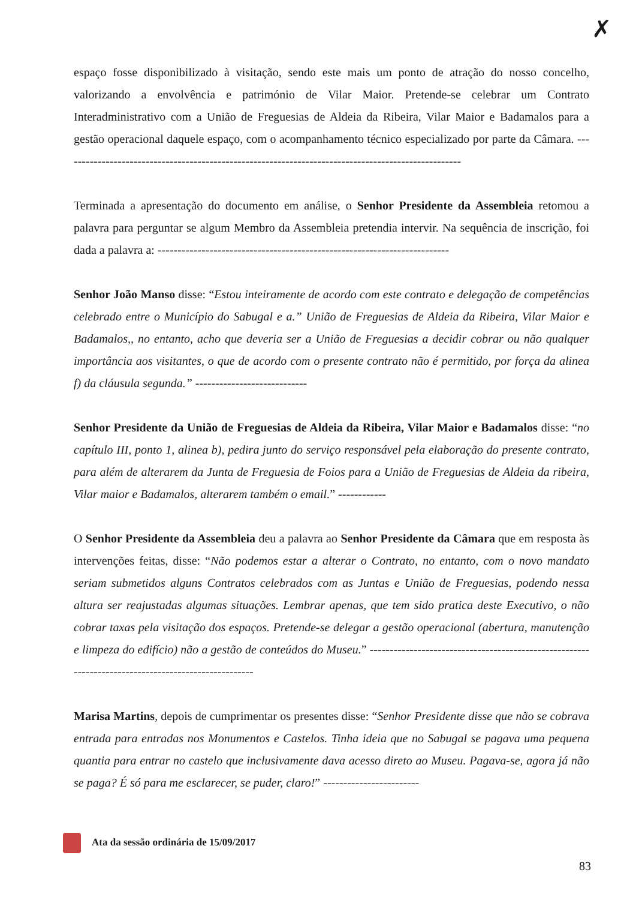✗
espaço fosse disponibilizado à visitação, sendo este mais um ponto de atração do nosso concelho, valorizando a envolvência e património de Vilar Maior. Pretende-se celebrar um Contrato Interadministrativo com a União de Freguesias de Aldeia da Ribeira, Vilar Maior e Badamalos para a gestão operacional daquele espaço, com o acompanhamento técnico especializado por parte da Câmara. ----------------------------------------------------------------------------------------------------
Terminada a apresentação do documento em análise, o Senhor Presidente da Assembleia retomou a palavra para perguntar se algum Membro da Assembleia pretendia intervir. Na sequência de inscrição, foi dada a palavra a: -------------------------------------------------------------------------
Senhor João Manso disse: “Estou inteiramente de acordo com este contrato e delegação de competências celebrado entre o Município do Sabugal e a.” União de Freguesias de Aldeia da Ribeira, Vilar Maior e Badamalos,, no entanto, acho que deveria ser a União de Freguesias a decidir cobrar ou não qualquer importância aos visitantes, o que de acordo com o presente contrato não é permitido, por força da alinea f) da cláusula segunda.” ----------------------------
Senhor Presidente da União de Freguesias de Aldeia da Ribeira, Vilar Maior e Badamalos disse: “no capítulo III, ponto 1, alinea b), pedira junto do serviço responsável pela elaboração do presente contrato, para além de alterarem da Junta de Freguesia de Foios para a União de Freguesias de Aldeia da ribeira, Vilar maior e Badamalos, alterarem também o email.” ------------
O Senhor Presidente da Assembleia deu a palavra ao Senhor Presidente da Câmara que em resposta às intervenções feitas, disse: “Não podemos estar a alterar o Contrato, no entanto, com o novo mandato seriam submetidos alguns Contratos celebrados com as Juntas e União de Freguesias, podendo nessa altura ser reajustadas algumas situações. Lembrar apenas, que tem sido pratica deste Executivo, o não cobrar taxas pela visitação dos espaços. Pretende-se delegar a gestão operacional (abertura, manutenção e limpeza do edifício) não a gestão de conteúdos do Museu.” ----------------------------------------------------------------------------------------------------
Marisa Martins, depois de cumprimentar os presentes disse: “Senhor Presidente disse que não se cobrava entrada para entradas nos Monumentos e Castelos. Tinha ideia que no Sabugal se pagava uma pequena quantia para entrar no castelo que inclusivamente dava acesso direto ao Museu. Pagava-se, agora já não se paga? É só para me esclarecer, se puder, claro!” ------------------------
Ata da sessão ordinária de 15/09/2017
83